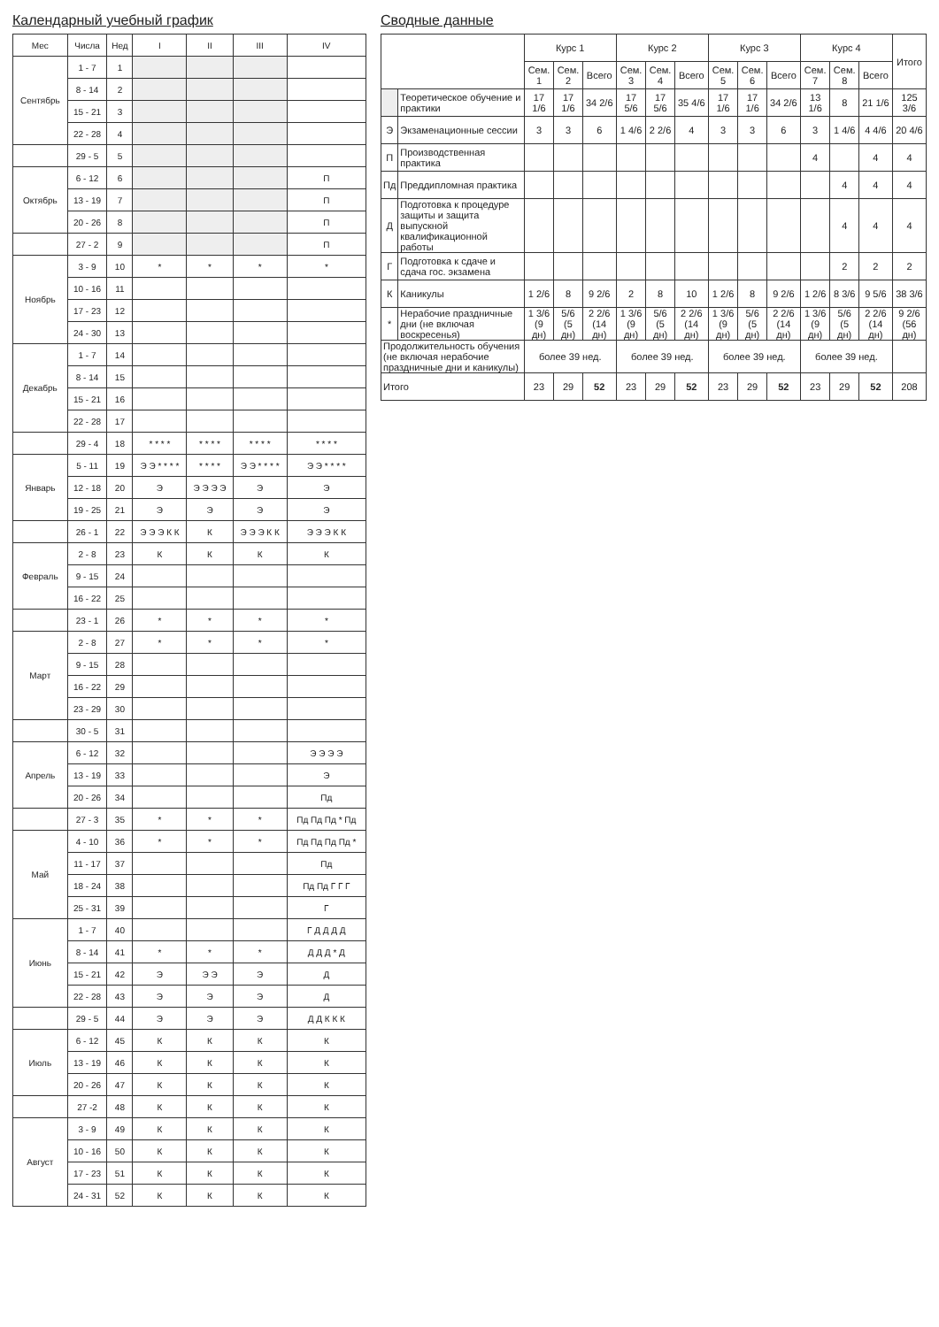Календарный учебный график
| Мес | Числа | Нед | I | II | III | IV |
| --- | --- | --- | --- | --- | --- | --- |
| Сентябрь | 1 - 7 | 1 | | | | |
| | 8 - 14 | 2 | | | | |
| | 15 - 21 | 3 | | | | |
| | 22 - 28 | 4 | | | | |
| | 29 - 5 | 5 | | | | |
| Октябрь | 6 - 12 | 6 | | | | П |
| | 13 - 19 | 7 | | | | П |
| | 20 - 26 | 8 | | | | П |
| | 27 - 2 | 9 | | | | П |
| Ноябрь | 3 - 9 | 10 | * | * | * | * |
| | 10 - 16 | 11 | | | | |
| | 17 - 23 | 12 | | | | |
| | 24 - 30 | 13 | | | | |
| Декабрь | 1 - 7 | 14 | | | | |
| | 8 - 14 | 15 | | | | |
| | 15 - 21 | 16 | | | | |
| | 22 - 28 | 17 | | | | |
| | 29 - 4 | 18 | * * * * | * * * * | * * * * | * * * * |
| Январь | 5 - 11 | 19 | Э Э * * * * | * * * * | Э Э * * * * | Э Э * * * * |
| | 12 - 18 | 20 | Э | Э Э Э Э | Э | Э |
| | 19 - 25 | 21 | Э | Э | Э | Э |
| | 26 - 1 | 22 | Э Э Э К К | К | Э Э Э К К | Э Э Э К К |
| Февраль | 2 - 8 | 23 | К | К | К | К |
| | 9 - 15 | 24 | | | | |
| | 16 - 22 | 25 | | | | |
| | 23 - 1 | 26 | * | * | * | * |
| Март | 2 - 8 | 27 | * | * | * | * |
| | 9 - 15 | 28 | | | | |
| | 16 - 22 | 29 | | | | |
| | 23 - 29 | 30 | | | | |
| | 30 - 5 | 31 | | | | |
| Апрель | 6 - 12 | 32 | | | | Э Э Э Э |
| | 13 - 19 | 33 | | | | Э |
| | 20 - 26 | 34 | | | | Пд |
| | 27 - 3 | 35 | * | * | * | Пд Пд Пд * Пд |
| Май | 4 - 10 | 36 | * | * | * | Пд Пд Пд Пд * |
| | 11 - 17 | 37 | | | | Пд |
| | 18 - 24 | 38 | | | | Пд Пд Г Г Г |
| | 25 - 31 | 39 | | | | Г |
| Июнь | 1 - 7 | 40 | | | | Г Д Д Д Д |
| | 8 - 14 | 41 | * | * | * | Д Д Д * Д |
| | 15 - 21 | 42 | Э | Э Э | Э | Д |
| | 22 - 28 | 43 | Э | Э | Э | Д |
| | 29 - 5 | 44 | Э | Э | Э | Д Д К К К |
| Июль | 6 - 12 | 45 | К | К | К | К |
| | 13 - 19 | 46 | К | К | К | К |
| | 20 - 26 | 47 | К | К | К | К |
| | 27 -2 | 48 | К | К | К | К |
| Август | 3 - 9 | 49 | К | К | К | К |
| | 10 - 16 | 50 | К | К | К | К |
| | 17 - 23 | 51 | К | К | К | К |
| | 24 - 31 | 52 | К | К | К | К |
Сводные данные
| | | Курс 1 | | | Курс 2 | | | Курс 3 | | | Курс 4 | | | Итого |
| --- | --- | --- | --- | --- | --- | --- | --- | --- | --- | --- | --- | --- | --- | --- |
| | | Сем. 1 | Сем. 2 | Всего | Сем. 3 | Сем. 4 | Всего | Сем. 5 | Сем. 6 | Всего | Сем. 7 | Сем. 8 | Всего | |
| | Теоретическое обучение и практики | 17 1/6 | 17 1/6 | 34 2/6 | 17 5/6 | 17 5/6 | 35 4/6 | 17 1/6 | 17 1/6 | 34 2/6 | 13 1/6 | 8 | 21 1/6 | 125 3/6 |
| Э | Экзаменационные сессии | 3 | 3 | 6 | 1 4/6 | 2 2/6 | 4 | 3 | 3 | 6 | 3 | 1 4/6 | 4 4/6 | 20 4/6 |
| П | Производственная практика | | | | | | | | | | 4 | | 4 | 4 |
| Пд | Преддипломная практика | | | | | | | | | | | 4 | 4 | 4 |
| Д | Подготовка к процедуре защиты и защита выпускной квалификационной работы | | | | | | | | | | | 4 | 4 | 4 |
| Г | Подготовка к сдаче и сдача гос. экзамена | | | | | | | | | | | 2 | 2 | 2 |
| К | Каникулы | 1 2/6 | 8 | 9 2/6 | 2 | 8 | 10 | 1 2/6 | 8 | 9 2/6 | 1 2/6 | 8 3/6 | 9 5/6 | 38 3/6 |
| * | Нерабочие праздничные дни (не включая воскресенья) | 1 3/6 (9 дн) | 5/6 (5 дн) | 2 2/6 (14 дн) | 1 3/6 (9 дн) | 5/6 (5 дн) | 2 2/6 (14 дн) | 1 3/6 (9 дн) | 5/6 (5 дн) | 2 2/6 (14 дн) | 1 3/6 (9 дн) | 5/6 (5 дн) | 2 2/6 (14 дн) | 9 2/6 (56 дн) |
| Продолжительность обучения (не включая нерабочие праздничные дни и каникулы) | | более 39 нед. | | | более 39 нед. | | | более 39 нед. | | | более 39 нед. | | | |
| Итого | | 23 | 29 | 52 | 23 | 29 | 52 | 23 | 29 | 52 | 23 | 29 | 52 | 208 |